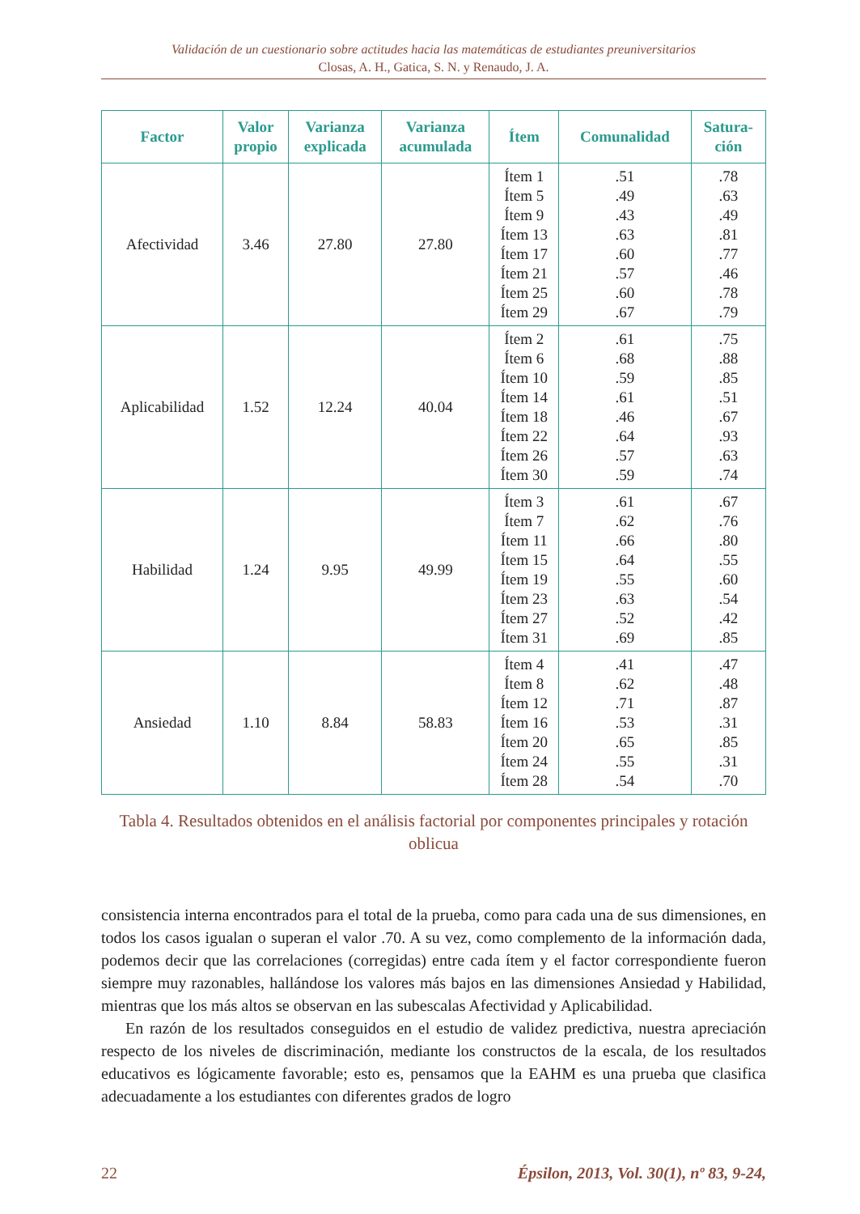Validación de un cuestionario sobre actitudes hacia las matemáticas de estudiantes preuniversitarios
Closas, A. H., Gatica, S. N. y Renaudo, J. A.
| Factor | Valor propio | Varianza explicada | Varianza acumulada | Ítem | Comunalidad | Satura- ción |
| --- | --- | --- | --- | --- | --- | --- |
| Afectividad | 3.46 | 27.80 | 27.80 | Ítem 1 Ítem 5 Ítem 9 Ítem 13 Ítem 17 Ítem 21 Ítem 25 Ítem 29 | .51 .49 .43 .63 .60 .57 .60 .67 | .78 .63 .49 .81 .77 .46 .78 .79 |
| Aplicabilidad | 1.52 | 12.24 | 40.04 | Ítem 2 Ítem 6 Ítem 10 Ítem 14 Ítem 18 Ítem 22 Ítem 26 Ítem 30 | .61 .68 .59 .61 .46 .64 .57 .59 | .75 .88 .85 .51 .67 .93 .63 .74 |
| Habilidad | 1.24 | 9.95 | 49.99 | Ítem 3 Ítem 7 Ítem 11 Ítem 15 Ítem 19 Ítem 23 Ítem 27 Ítem 31 | .61 .62 .66 .64 .55 .63 .52 .69 | .67 .76 .80 .55 .60 .54 .42 .85 |
| Ansiedad | 1.10 | 8.84 | 58.83 | Ítem 4 Ítem 8 Ítem 12 Ítem 16 Ítem 20 Ítem 24 Ítem 28 | .41 .62 .71 .53 .65 .55 .54 | .47 .48 .87 .31 .85 .31 .70 |
Tabla 4. Resultados obtenidos en el análisis factorial por componentes principales y rotación oblicua
consistencia interna encontrados para el total de la prueba, como para cada una de sus dimensiones, en todos los casos igualan o superan el valor .70. A su vez, como complemento de la información dada, podemos decir que las correlaciones (corregidas) entre cada ítem y el factor correspondiente fueron siempre muy razonables, hallándose los valores más bajos en las dimensiones Ansiedad y Habilidad, mientras que los más altos se observan en las subescalas Afectividad y Aplicabilidad.
En razón de los resultados conseguidos en el estudio de validez predictiva, nuestra apreciación respecto de los niveles de discriminación, mediante los constructos de la escala, de los resultados educativos es lógicamente favorable; esto es, pensamos que la EAHM es una prueba que clasifica adecuadamente a los estudiantes con diferentes grados de logro
22 Épsilon, 2013, Vol. 30(1), nº 83, 9-24,